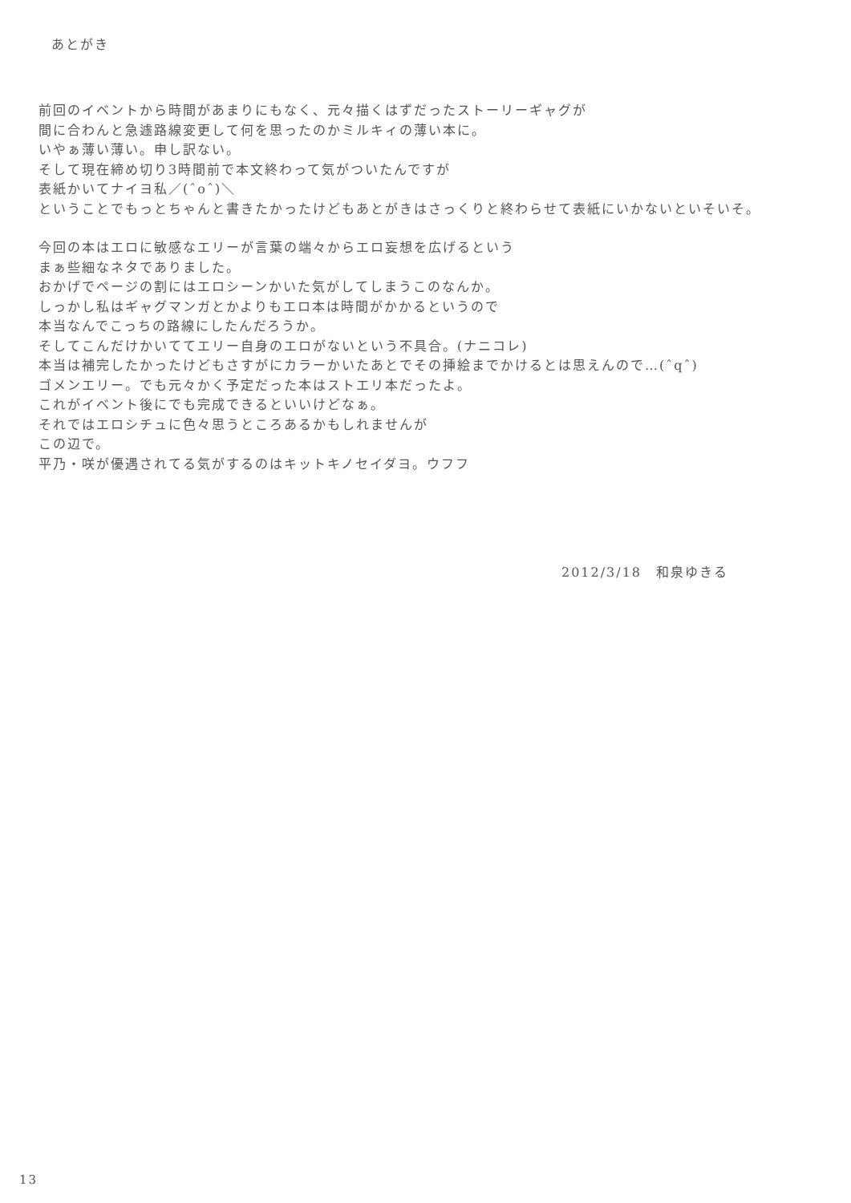あとがき
前回のイベントから時間があまりにもなく、元々描くはずだったストーリーギャグが
間に合わんと急遽路線変更して何を思ったのかミルキィの薄い本に。
いやぁ薄い薄い。申し訳ない。
そして現在締め切り3時間前で本文終わって気がついたんですが
表紙かいてナイヨ私／(ˆoˆ)＼
ということでもっとちゃんと書きたかったけどもあとがきはさっくりと終わらせて表紙にいかないといそいそ。
今回の本はエロに敏感なエリーが言葉の端々からエロ妄想を広げるという
まぁ些細なネタでありました。
おかげでページの割にはエロシーンかいた気がしてしまうこのなんか。
しっかし私はギャグマンガとかよりもエロ本は時間がかかるというので
本当なんでこっちの路線にしたんだろうか。
そしてこんだけかいててエリー自身のエロがないという不具合。(ナニコレ)
本当は補完したかったけどもさすがにカラーかいたあとでその挿絵までかけるとは思えんので…(ˆqˆ)
ゴメンエリー。でも元々かく予定だった本はストエリ本だったよ。
これがイベント後にでも完成できるといいけどなぁ。
それではエロシチュに色々思うところあるかもしれませんが
この辺で。
平乃・咲が優遇されてる気がするのはキットキノセイダヨ。ウフフ
2012/3/18　和泉ゆきる
13